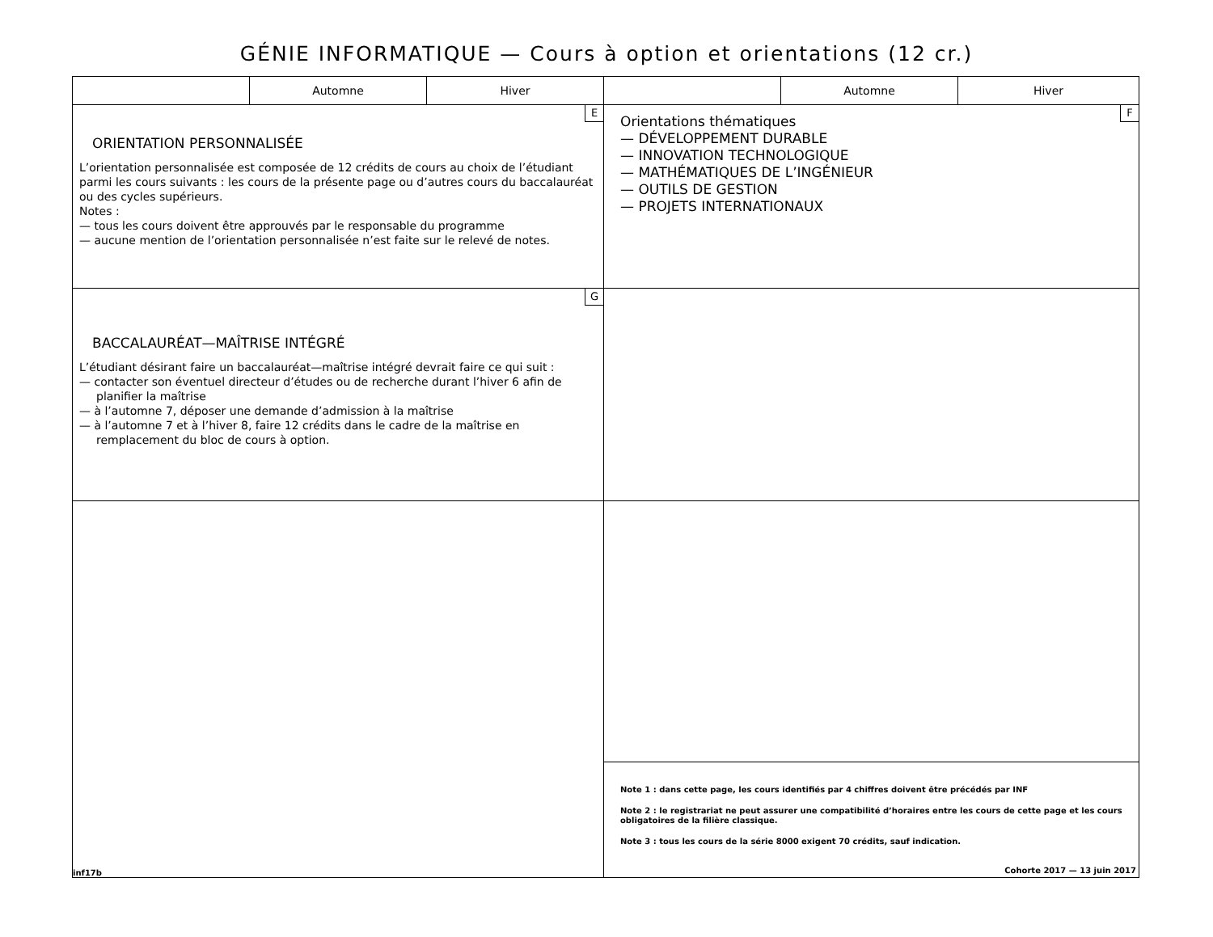GÉNIE INFORMATIQUE — Cours à option et orientations (12 cr.)
| | Automne | Hiver | | Automne | Hiver |
| --- | --- | --- | --- | --- | --- |
| E ORIENTATION PERSONNALISÉE L’orientation personnalisée est composée de 12 crédits de cours au choix de l’étudiant parmi les cours suivants : les cours de la présente page ou d’autres cours du baccalauréat ou des cycles supérieurs. Notes : — tous les cours doivent être approuvés par le responsable du programme — aucune mention de l’orientation personnalisée n’est faite sur le relevé de notes. | | | F Orientations thématiques — DÉVELOPPEMENT DURABLE — INNOVATION TECHNOLOGIQUE — MATHÉMATIQUES DE L’INGÉNIEUR — OUTILS DE GESTION — PROJETS INTERNATIONAUX | | |
| G BACCALAURÉAT—MAÎTRISE INTÉGRÉ L’étudiant désirant faire un baccalauréat—maîtrise intégré devrait faire ce qui suit : — contacter son éventuel directeur d’études ou de recherche durant l’hiver 6 afin de planifier la maîtrise — à l’automne 7, déposer une demande d’admission à la maîtrise — à l’automne 7 et à l’hiver 8, faire 12 crédits dans le cadre de la maîtrise en remplacement du bloc de cours à option. | | | | | |
| inf17b | | | | | |
| | | | Note 1 : dans cette page, les cours identifiés par 4 chiffres doivent être précédés par INF Note 2 : le registrariat ne peut assurer une compatibilité d’horaires entre les cours de cette page et les cours obligatoires de la filière classique. Note 3 : tous les cours de la série 8000 exigent 70 crédits, sauf indication. Cohorte 2017 — 13 juin 2017 | | |